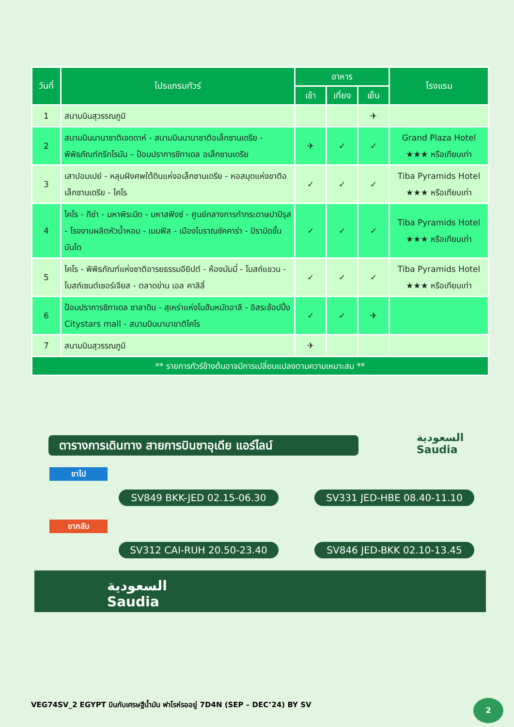| วันที่ | โปรแกรมทัวร์ | อาหาร | | | โรงแรม |
| --- | --- | --- | --- | --- | --- |
| | | เช้า | เที่ยง | เย็น | |
| 1 | สนามบินสุวรรณภูมิ | | | ✈ | |
| 2 | สนามบินนานาชาติเจดดาห์ - สนามบินนานาชาติอเล็กซานเดรีย - พิพิธภัณฑ์กรีกโรมัน – ป้อมปราการซิทาเดล อเล็กซานเดรีย | ✈ | ✓ | ✓ | Grand Plaza Hotel ★★★ หรือเทียบเท่า |
| 3 | เสาปอมเปย์ - หลุมฝังศพใต้ดินแห่งอเล็กซานเดรีย - หอสมุดแห่งชาติอเล็กซานเดรีย - ไคโร | ✓ | ✓ | ✓ | Tiba Pyramids Hotel ★★★ หรือเทียบเท่า |
| 4 | ไคโร - กีซ่า - มหาพีระมิด - มหาสฟิงซ์ - ศูนย์กลางการทำกระดาษปาปิรุส - โรงงานผลิตหัวน้ำหอม - เมมฟิส - เมืองโบราณซัคคาร่า - ปิรามิดขั้นบันได | ✓ | ✓ | ✓ | Tiba Pyramids Hotel ★★★ หรือเทียบเท่า |
| 5 | ไคโร - พิพิธภัณฑ์แห่งชาติอารยธรรมอียิปต์ - ห้องมัมมี่ - โบสถ์แขวน - โบสถ์เซนต์เซอร์เจียส - ตลาดข่าน เอล คาลิลี่ | ✓ | ✓ | ✓ | Tiba Pyramids Hotel ★★★ หรือเทียบเท่า |
| 6 | ป้อมปราการซิทาเดล ซาลาดิน - สุเหร่าแห่งโมฮัมหมัดอาลี - อิสระช้อปปิ้ง Citystars mall - สนามบินนานาชาติไคโร | ✓ | ✓ | ✈ | |
| 7 | สนามบินสุวรรณภูมิ | ✈ | | | |
| ** รายการทัวร์ข้างต้นอาจมีการเปลี่ยนแปลงตามความเหมาะสม ** | | | | | |
ตารางการเดินทาง สายการบินซาอุเดีย แอร์ไลน์
السعودية
Saudia
ขาไป
SV849 BKK-JED 02.15-06.30 SV331 JED-HBE 08.40-11.10
ขากลับ
SV312 CAI-RUH 20.50-23.40 SV846 JED-BKK 02.10-13.45
السعودية
Saudia
VEG74SV_2 EGYPT บินกับเศรษฐีน้ำมัน ฟาโรห์รออยู่ 7D4N (SEP – DEC’24) BY SV
2